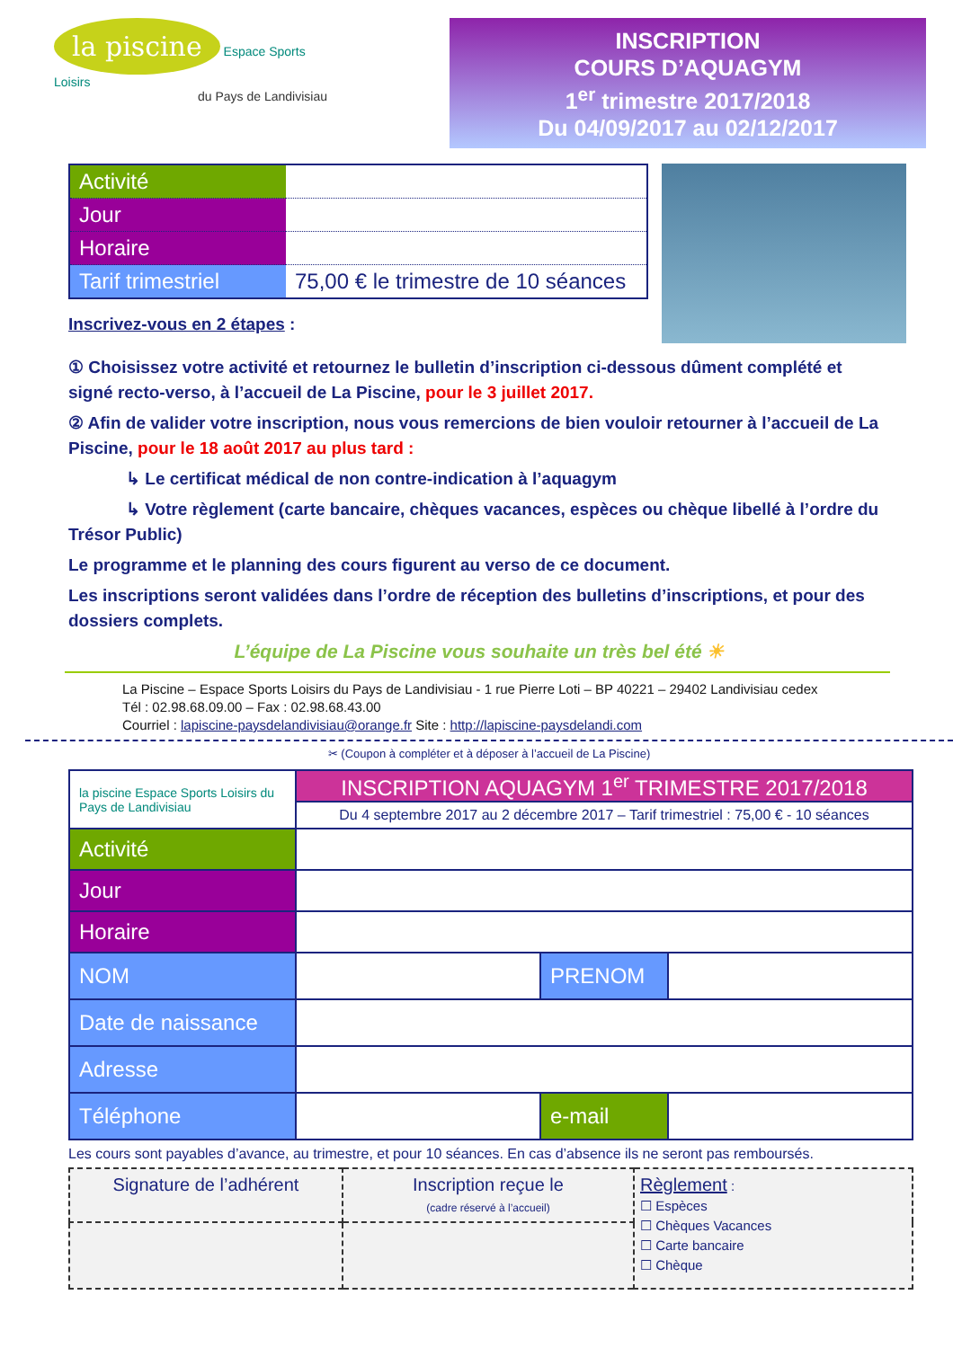la piscine Espace Sports Loisirs
du Pays de Landivisiau
INSCRIPTION
COURS D’AQUAGYM
1<sup>er</sup> trimestre 2017/2018
Du 04/09/2017 au 02/12/2017
| Activité | |
| Jour | |
| Horaire | |
| Tarif trimestriel | 75,00 € le trimestre de 10 séances |
Inscrivez-vous en 2 étapes :
① Choisissez votre activité et retournez le bulletin d’inscription ci-dessous dûment complété et signé recto-verso, à l’accueil de La Piscine, pour le 3 juillet 2017.
② Afin de valider votre inscription, nous vous remercions de bien vouloir retourner à l’accueil de La Piscine, pour le 18 août 2017 au plus tard :
↳ Le certificat médical de non contre-indication à l’aquagym
↳ Votre règlement (carte bancaire, chèques vacances, espèces ou chèque libellé à l’ordre du Trésor Public)
Le programme et le planning des cours figurent au verso de ce document.
Les inscriptions seront validées dans l’ordre de réception des bulletins d’inscriptions, et pour des dossiers complets.
L’équipe de La Piscine vous souhaite un très bel été ☀
La Piscine – Espace Sports Loisirs du Pays de Landivisiau - 1 rue Pierre Loti – BP 40221 – 29402 Landivisiau cedex
Tél : 02.98.68.09.00 – Fax : 02.98.68.43.00
Courriel : lapiscine-paysdelandivisiau@orange.fr Site : http://lapiscine-paysdelandi.com
✂ (Coupon à compléter et à déposer à l’accueil de La Piscine)
| la piscine Espace Sports Loisirs du Pays de Landivisiau | INSCRIPTION AQUAGYM 1<sup>er</sup> TRIMESTRE 2017/2018 | | |
| | Du 4 septembre 2017 au 2 décembre 2017 – Tarif trimestriel : 75,00 € - 10 séances | | |
| Activité | | | |
| Jour | | | |
| Horaire | | | |
| NOM | | PRENOM | |
| Date de naissance | | | |
| Adresse | | | |
| Téléphone | | e-mail | |
Les cours sont payables d’avance, au trimestre, et pour 10 séances. En cas d’absence ils ne seront pas remboursés.
| Signature de l’adhérent | Inscription reçue le (cadre réservé à l’accueil) | Règlement : ☐ Espèces ☐ Chèques Vacances ☐ Carte bancaire ☐ Chèque |